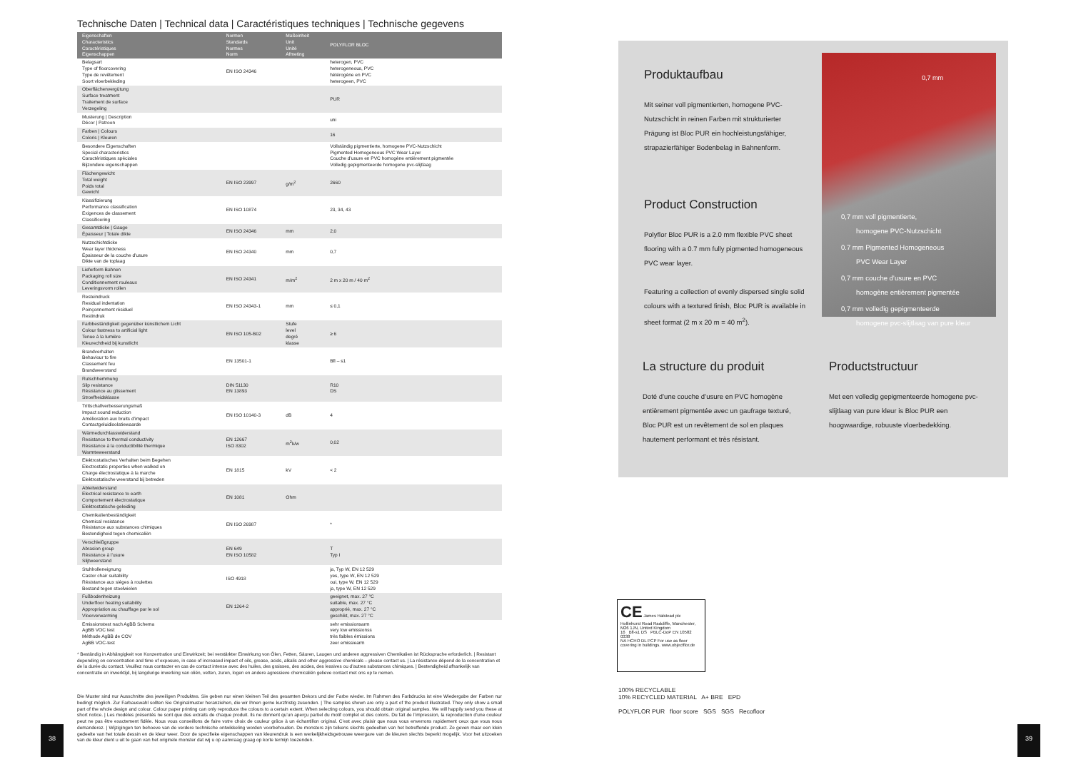Technische Daten | Technical data | Caractéristiques techniques | Technische gegevens
| Eigenschaften Characteristics Caractéristiques Eigenschappen | Normen Standards Normes Norm | Maßeinheit Unit Unité Afmeting | POLYFLOR BLOC |
| --- | --- | --- | --- |
| Belagsart Type of floorcovering Type de revêtement Soort vloerbekleding | EN ISO 24346 | | heterogen, PVC heterogeneous, PVC hétérogène en PVC heterogeen, PVC |
| Oberflächenvergütung Surface treatment Traitement de surface Verzegeling | | | PUR |
| Musterung / Description Décor / Patroon | | | uni |
| Farben / Colours Coloris / Kleuren | | | 16 |
| Besondere Eigenschaften Special characteristics Caractéristiques spéciales Bijzondere eigenschappen | | | Vollständig pigmentierte, homogene PVC-Nutzschicht Pigmented Homogeneous PVC Wear Layer Couche d’usure en PVC homogène entièrement pigmentée Volledig gepigmenteerde homogene pvc-slijtlaag |
| Flächengewicht Total weight Poids total Gewicht | EN ISO 23997 | g/m<sup>2</sup> | 2660 |
| Klassifizierung Performance classification Exigences de classement Classificering | EN ISO 10874 | | 23, 34, 43 |
| Gesamtdicke / Gauge Épaisseur / Totale dikte | EN ISO 24346 | mm | 2,0 |
| Nutzschichtdicke Wear layer thickness Épaisseur de la couche d’usure Dikte van de toplaag | EN ISO 24340 | mm | 0,7 |
| Lieferform Bahnen Packaging roll size Conditionnement rouleaux Leveringsvorm rollen | EN ISO 24341 | m/m<sup>2</sup> | 2 m x 20 m / 40 m<sup>2</sup> |
| Resteindruck Residual indentation Poinçonnement résiduel Restindruk | EN ISO 24343-1 | mm | ≤ 0,1 |
| Farbbeständigkeit gegenüber künstlichem Licht Colour fastness to artificial light Tenue à la lumière Kleurechtheid bij kunstlicht | EN ISO 105-B02 | Stufe level degré klasse | ≥ 6 |
| Brandverhalten Behaviour to fire Classement feu Brandweerstand | EN 13501-1 | | Bfl – s1 |
| Rutschhemmung Slip resistance Résistance au glissement Stroefheidsklasse | DIN 51130 EN 13893 | | R10 DS |
| Trittschallverbesserungsmaß Impact sound reduction Amélioration aux bruits d’impact Contactgeluidisolatiewaarde | EN ISO 10140-3 | dB | 4 |
| Wärmedurchlasswiderstand Resistance to thermal conductivity Résistance à la conductibilité thermique Warmteweerstand | EN 12667 ISO 8302 | m<sup>2</sup>k/w | 0,02 |
| Elektrostatisches Verhalten beim Begehen Electrostatic properties when walked on Charge électrostatique à la marche Elektrostatische weerstand bij betreden | EN 1815 | kV | < 2 |
| Ableitwiderstand Electrical resistance to earth Comportement électrostatique Elektrostatische geleiding | EN 1081 | Ohm | |
| Chemikalienbeständigkeit Chemical resistance Résistance aux substances chimiques Bestendigheid tegen chemicaliën | EN ISO 26987 | | * |
| Verschleißgruppe Abrasion group Résistance à l’usure Slijtweerstand | EN 649 EN ISO 10582 | | T Typ I |
| Stuhlrolleneignung Castor chair suitability Résistance aux sièges à roulettes Bestand tegen stoelwielen | ISO 4918 | | ja, Typ W, EN 12 529 yes, type W, EN 12 529 oui, type W, EN 12 529 ja, type W, EN 12 529 |
| Fußbodenheizung Underfloor heating suitability Appropriation au chauffage par le sol Vloerverwarming | EN 1264-2 | | geeignet, max. 27 °C suitable, max. 27 °C approprié, max. 27 °C geschikt, max. 27 °C |
| Emissionstest nach AgBB Schema AgBB VOC test Méthode AgBB de COV AgBB VOC-test | | | sehr emissionsarm very low emissionss très faibles émissions zeer emissiearm |
* Beständig in Abhängigkeit von Konzentration und Einwirkzeit; bei verstärkter Einwirkung von Ölen, Fetten, Säuren, Laugen und anderen aggressiven Chemikalien ist Rücksprache erforderlich. | Resistant depending on concentration and time of exposure, in case of increased impact of oils, grease, acids, alkalis and other aggressive chemicals – please contact us. | La résistance dépend de la concentration et de la durée du contact. Veuillez nous contacter en cas de contact intense avec des huiles, des graisses, des acides, des lessives ou d’autres substances chimiques. | Bestendigheid afhankelijk van concentratie en inwerktijd, bij langdurige inwerking van oliën, vetten, zuren, logen en andere agressieve chemicaliën gelieve contact met ons op te nemen.
Die Muster sind nur Ausschnitte des jeweiligen Produktes. Sie geben nur einen kleinen Teil des gesamten Dekors und der Farbe wieder. Im Rahmen des Farbdrucks ist eine Wiedergabe der Farben nur bedingt möglich. Zur Farbauswahl sollten Sie Originalmuster heranziehen, die wir Ihnen gerne kurzfristig zusenden. | The samples shown are only a part of the product illustrated. They only show a small part of the whole design and colour. Colour paper printing can only reproduce the colours to a certain extent. When selecting colours, you should obtain original samples. We will happily send you these at short notice. | Les modèles présentés ne sont que des extraits de chaque produit. Ils ne donnent qu’un aperçu partiel du motif complet et des coloris. Du fait de l’impression, la reproduction d’une couleur peut ne pas être exactement fidèle. Nous vous conseillons de faire votre choix de couleur grâce à un échantillon original. C’est avec plaisir que nous vous enverrons rapidement ceux que vous nous demanderez. | Wijzigingen ten behoeve van de verdere technische ontwikkeling worden voorbehouden. De monsters zijn telkens slechts gedeelten van het betreffende product. Ze geven maar een klein gedeelte van het totale dessin en de kleur weer. Door de specifieke eigenschappen van kleurendruk is een werkelijkheidsgetrouwe weergave van de kleuren slechts beperkt mogelijk. Voor het uitzoeken van de kleur dient u uit te gaan van het originele monster dat wij u op aanvraag graag op korte termijn toezenden.
38 39
0,7 mm
0,7 mm voll pigmentierte,
homogene PVC-Nutzschicht
0.7 mm Pigmented Homogeneous
PVC Wear Layer
0,7 mm couche d’usure en PVC
homogène entièrement pigmentée
0,7 mm volledig gepigmenteerde
homogene pvc-slijtlaag van pure kleur
Produktaufbau
Mit seiner voll pigmentierten, homogene PVC-Nutzschicht in reinen Farben mit strukturierter Prägung ist Bloc PUR ein hochleistungsfähiger, strapazierfähiger Bodenbelag in Bahnenform.
Product Construction
Polyflor Bloc PUR is a 2.0 mm flexible PVC sheet flooring with a 0.7 mm fully pigmented homogeneous PVC wear layer.
Featuring a collection of evenly dispersed single solid colours with a textured finish, Bloc PUR is available in sheet format (2 m x 20 m = 40 m<sup>2</sup>).
La structure du produit
Doté d’une couche d’usure en PVC homogène entièrement pigmentée avec un gaufrage texturé,
Bloc PUR est un revêtement de sol en plaques hautement performant et très résistant.
Productstructuur
Met een volledig gepigmenteerde homogene pvc-slijtlaag van pure kleur is Bloc PUR een hoogwaardige, robuuste vloerbedekking.
CE James Halstead plc Hollinhurst Road Radcliffe, Manchester, M26 1JN, United Kingdom
16 Bfl-s1 DS PBLC-DoP EN 10582 0338
NA HCHO DL PCP For use as floor covering in buildings. www.objectflor.de
100% RECYCLABLE
10% RECYCLED MATERIAL A+ BRE EPD
POLYFLOR PUR floor score SGS SGS Recofloor